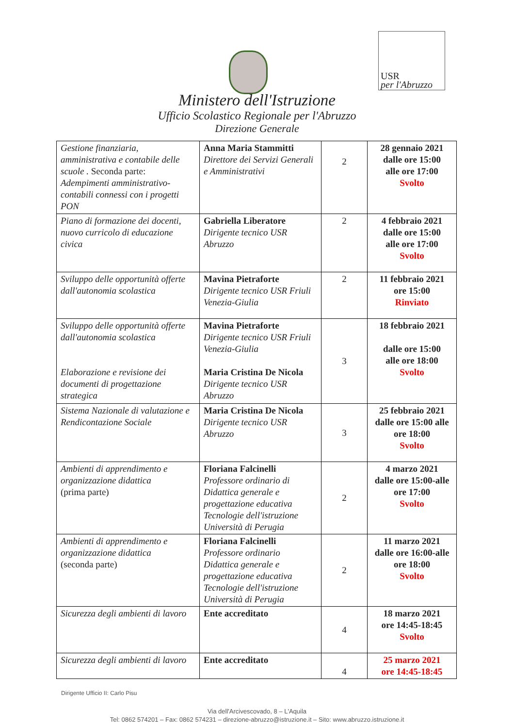USR
per l'Abruzzo
Ministero dell'Istruzione
Ufficio Scolastico Regionale per l'Abruzzo
Direzione Generale
| Gestione finanziaria, amministrativa e contabile delle scuole . Seconda parte: Adempimenti amministrativo-contabili connessi con i progetti PON | Anna Maria Stammitti Direttore dei Servizi Generali e Amministrativi | 2 | 28 gennaio 2021 dalle ore 15:00 alle ore 17:00 Svolto |
| Piano di formazione dei docenti, nuovo curricolo di educazione civica | Gabriella Liberatore Dirigente tecnico USR Abruzzo | 2 | 4 febbraio 2021 dalle ore 15:00 alle ore 17:00 Svolto |
| Sviluppo delle opportunità offerte dall'autonomia scolastica | Mavina Pietraforte Dirigente tecnico USR Friuli Venezia-Giulia | 2 | 11 febbraio 2021 ore 15:00 Rinviato |
| Sviluppo delle opportunità offerte dall'autonomia scolastica Elaborazione e revisione dei documenti di progettazione strategica | Mavina Pietraforte Dirigente tecnico USR Friuli Venezia-Giulia Maria Cristina De Nicola Dirigente tecnico USR Abruzzo | 3 | 18 febbraio 2021 dalle ore 15:00 alle ore 18:00 Svolto |
| Sistema Nazionale di valutazione e Rendicontazione Sociale | Maria Cristina De Nicola Dirigente tecnico USR Abruzzo | 3 | 25 febbraio 2021 dalle ore 15:00 alle ore 18:00 Svolto |
| Ambienti di apprendimento e organizzazione didattica (prima parte) | Floriana Falcinelli Professore ordinario di Didattica generale e progettazione educativa Tecnologie dell'istruzione Università di Perugia | 2 | 4 marzo 2021 dalle ore 15:00-alle ore 17:00 Svolto |
| Ambienti di apprendimento e organizzazione didattica (seconda parte) | Floriana Falcinelli Professore ordinario Didattica generale e progettazione educativa Tecnologie dell'istruzione Università di Perugia | 2 | 11 marzo 2021 dalle ore 16:00-alle ore 18:00 Svolto |
| Sicurezza degli ambienti di lavoro | Ente accreditato | 4 | 18 marzo 2021 ore 14:45-18:45 Svolto |
| Sicurezza degli ambienti di lavoro | Ente accreditato | 4 | 25 marzo 2021 ore 14:45-18:45 |
Dirigente Ufficio II: Carlo Pisu
Via dell'Arcivescovado, 8 – L'Aquila
Tel: 0862 574201 – Fax: 0862 574231 – direzione-abruzzo@istruzione.it – Sito: www.abruzzo.istruzione.it